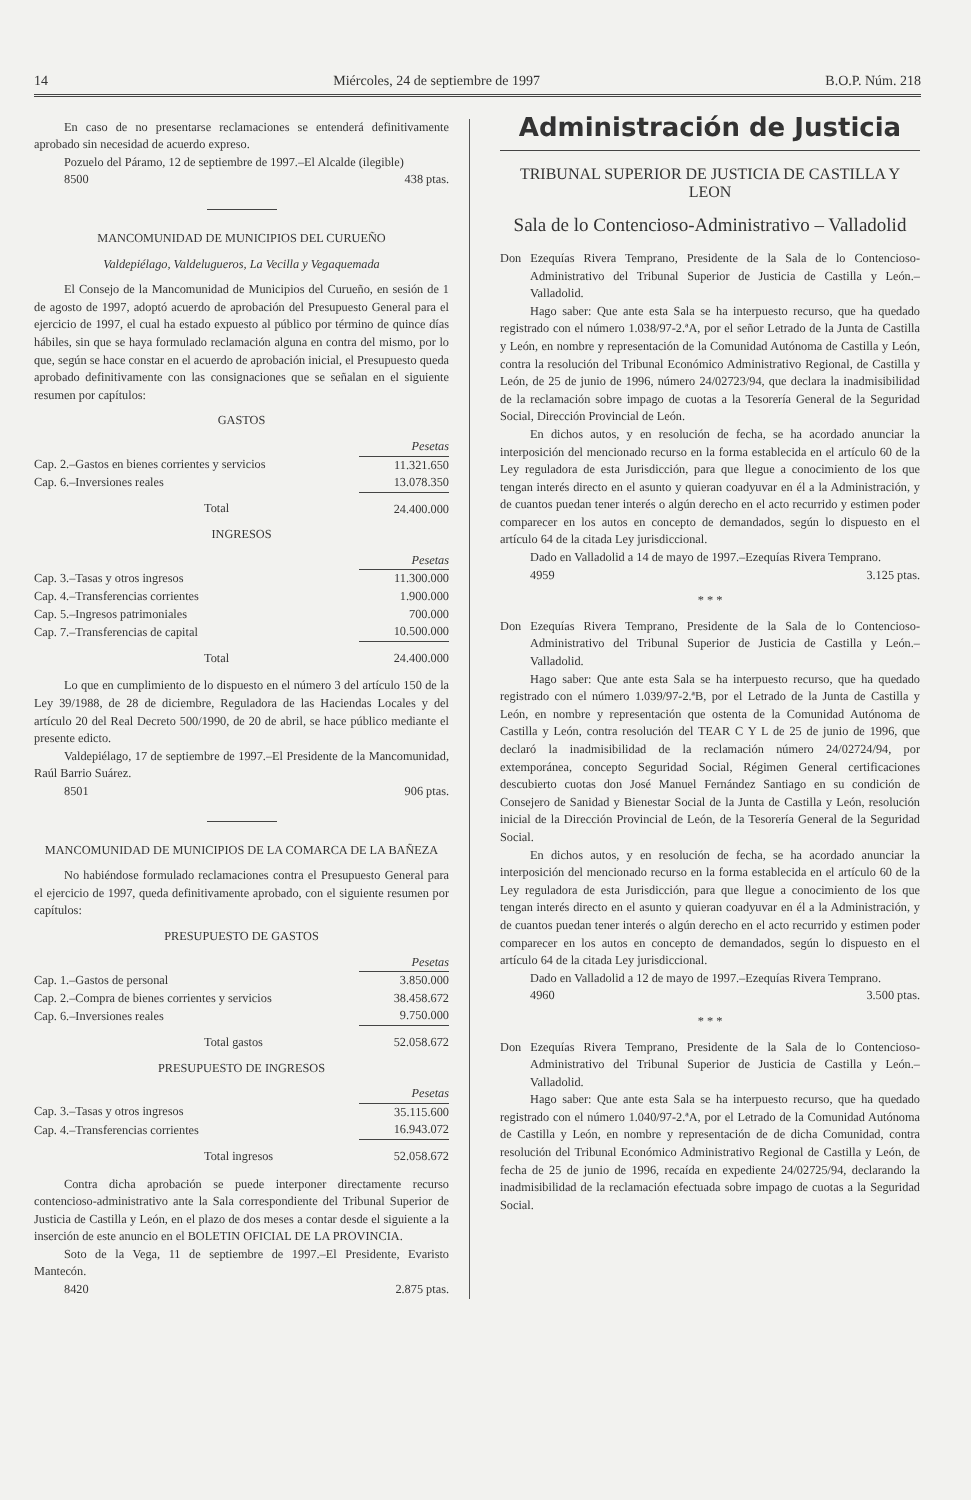14 Miércoles, 24 de septiembre de 1997 B.O.P. Núm. 218
En caso de no presentarse reclamaciones se entenderá definitivamente aprobado sin necesidad de acuerdo expreso.
Pozuelo del Páramo, 12 de septiembre de 1997.–El Alcalde (ilegible)
8500 438 ptas.
MANCOMUNIDAD DE MUNICIPIOS DEL CURUEÑO
Valdepiélago, Valdelugueros, La Vecilla y Vegaquemada
El Consejo de la Mancomunidad de Municipios del Curueño, en sesión de 1 de agosto de 1997, adoptó acuerdo de aprobación del Presupuesto General para el ejercicio de 1997, el cual ha estado expuesto al público por término de quince días hábiles, sin que se haya formulado reclamación alguna en contra del mismo, por lo que, según se hace constar en el acuerdo de aprobación inicial, el Presupuesto queda aprobado definitivamente con las consignaciones que se señalan en el siguiente resumen por capítulos:
GASTOS
| | Pesetas |
| Cap. 2.–Gastos en bienes corrientes y servicios | 11.321.650 |
| Cap. 6.–Inversiones reales | 13.078.350 |
| Total | 24.400.000 |
INGRESOS
| | Pesetas |
| Cap. 3.–Tasas y otros ingresos | 11.300.000 |
| Cap. 4.–Transferencias corrientes | 1.900.000 |
| Cap. 5.–Ingresos patrimoniales | 700.000 |
| Cap. 7.–Transferencias de capital | 10.500.000 |
| Total | 24.400.000 |
Lo que en cumplimiento de lo dispuesto en el número 3 del artículo 150 de la Ley 39/1988, de 28 de diciembre, Reguladora de las Haciendas Locales y del artículo 20 del Real Decreto 500/1990, de 20 de abril, se hace público mediante el presente edicto.
Valdepiélago, 17 de septiembre de 1997.–El Presidente de la Mancomunidad, Raúl Barrio Suárez.
8501 906 ptas.
MANCOMUNIDAD DE MUNICIPIOS DE LA COMARCA DE LA BAÑEZA
No habiéndose formulado reclamaciones contra el Presupuesto General para el ejercicio de 1997, queda definitivamente aprobado, con el siguiente resumen por capítulos:
PRESUPUESTO DE GASTOS
| | Pesetas |
| Cap. 1.–Gastos de personal | 3.850.000 |
| Cap. 2.–Compra de bienes corrientes y servicios | 38.458.672 |
| Cap. 6.–Inversiones reales | 9.750.000 |
| Total gastos | 52.058.672 |
PRESUPUESTO DE INGRESOS
| | Pesetas |
| Cap. 3.–Tasas y otros ingresos | 35.115.600 |
| Cap. 4.–Transferencias corrientes | 16.943.072 |
| Total ingresos | 52.058.672 |
Contra dicha aprobación se puede interponer directamente recurso contencioso-administrativo ante la Sala correspondiente del Tribunal Superior de Justicia de Castilla y León, en el plazo de dos meses a contar desde el siguiente a la inserción de este anuncio en el BOLETIN OFICIAL DE LA PROVINCIA.
Soto de la Vega, 11 de septiembre de 1997.–El Presidente, Evaristo Mantecón.
8420 2.875 ptas.
Administración de Justicia
TRIBUNAL SUPERIOR DE JUSTICIA DE CASTILLA Y LEON
Sala de lo Contencioso-Administrativo – Valladolid
Don Ezequías Rivera Temprano, Presidente de la Sala de lo Contencioso-Administrativo del Tribunal Superior de Justicia de Castilla y León.– Valladolid.
Hago saber: Que ante esta Sala se ha interpuesto recurso, que ha quedado registrado con el número 1.038/97-2.ªA, por el señor Letrado de la Junta de Castilla y León, en nombre y representación de la Comunidad Autónoma de Castilla y León, contra la resolución del Tribunal Económico Administrativo Regional, de Castilla y León, de 25 de junio de 1996, número 24/02723/94, que declara la inadmisibilidad de la reclamación sobre impago de cuotas a la Tesorería General de la Seguridad Social, Dirección Provincial de León.
En dichos autos, y en resolución de fecha, se ha acordado anunciar la interposición del mencionado recurso en la forma establecida en el artículo 60 de la Ley reguladora de esta Jurisdicción, para que llegue a conocimiento de los que tengan interés directo en el asunto y quieran coadyuvar en él a la Administración, y de cuantos puedan tener interés o algún derecho en el acto recurrido y estimen poder comparecer en los autos en concepto de demandados, según lo dispuesto en el artículo 64 de la citada Ley jurisdiccional.
Dado en Valladolid a 14 de mayo de 1997.–Ezequías Rivera Temprano.
4959 3.125 ptas.
* * *
Don Ezequías Rivera Temprano, Presidente de la Sala de lo Contencioso-Administrativo del Tribunal Superior de Justicia de Castilla y León.– Valladolid.
Hago saber: Que ante esta Sala se ha interpuesto recurso, que ha quedado registrado con el número 1.039/97-2.ªB, por el Letrado de la Junta de Castilla y León, en nombre y representación que ostenta de la Comunidad Autónoma de Castilla y León, contra resolución del TEAR C Y L de 25 de junio de 1996, que declaró la inadmisibilidad de la reclamación número 24/02724/94, por extemporánea, concepto Seguridad Social, Régimen General certificaciones descubierto cuotas don José Manuel Fernández Santiago en su condición de Consejero de Sanidad y Bienestar Social de la Junta de Castilla y León, resolución inicial de la Dirección Provincial de León, de la Tesorería General de la Seguridad Social.
En dichos autos, y en resolución de fecha, se ha acordado anunciar la interposición del mencionado recurso en la forma establecida en el artículo 60 de la Ley reguladora de esta Jurisdicción, para que llegue a conocimiento de los que tengan interés directo en el asunto y quieran coadyuvar en él a la Administración, y de cuantos puedan tener interés o algún derecho en el acto recurrido y estimen poder comparecer en los autos en concepto de demandados, según lo dispuesto en el artículo 64 de la citada Ley jurisdiccional.
Dado en Valladolid a 12 de mayo de 1997.–Ezequías Rivera Temprano.
4960 3.500 ptas.
* * *
Don Ezequías Rivera Temprano, Presidente de la Sala de lo Contencioso-Administrativo del Tribunal Superior de Justicia de Castilla y León.– Valladolid.
Hago saber: Que ante esta Sala se ha interpuesto recurso, que ha quedado registrado con el número 1.040/97-2.ªA, por el Letrado de la Comunidad Autónoma de Castilla y León, en nombre y representación de de dicha Comunidad, contra resolución del Tribunal Económico Administrativo Regional de Castilla y León, de fecha de 25 de junio de 1996, recaída en expediente 24/02725/94, declarando la inadmisibilidad de la reclamación efectuada sobre impago de cuotas a la Seguridad Social.